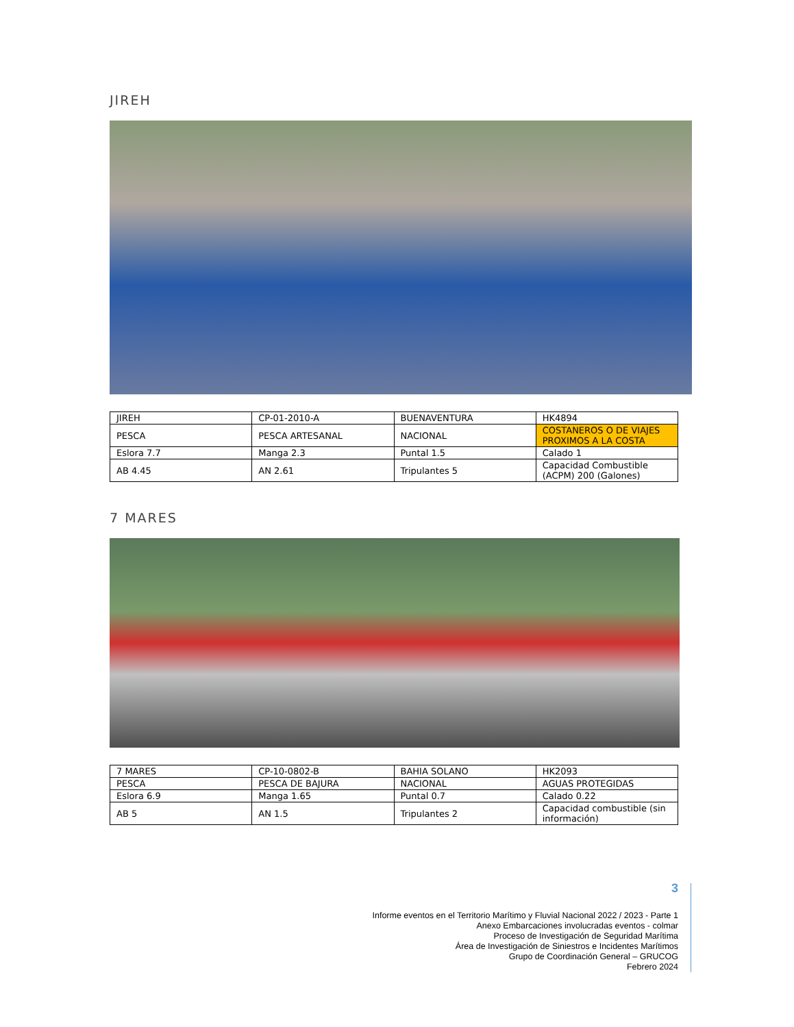JIREH
| JIREH | CP-01-2010-A | BUENAVENTURA | HK4894 |
| PESCA | PESCA ARTESANAL | NACIONAL | COSTANEROS O DE VIAJES PROXIMOS A LA COSTA |
| Eslora 7.7 | Manga 2.3 | Puntal 1.5 | Calado 1 |
| AB 4.45 | AN 2.61 | Tripulantes 5 | Capacidad Combustible (ACPM) 200 (Galones) |
7 MARES
| 7 MARES | CP-10-0802-B | BAHIA SOLANO | HK2093 |
| PESCA | PESCA DE BAJURA | NACIONAL | AGUAS PROTEGIDAS |
| Eslora 6.9 | Manga 1.65 | Puntal 0.7 | Calado 0.22 |
| AB 5 | AN 1.5 | Tripulantes 2 | Capacidad combustible (sin información) |
3
Informe eventos en el Territorio Marítimo y Fluvial Nacional 2022 / 2023 - Parte 1
Anexo Embarcaciones involucradas eventos - colmar
Proceso de Investigación de Seguridad Marítima
Área de Investigación de Siniestros e Incidentes Marítimos
Grupo de Coordinación General – GRUCOG
Febrero 2024